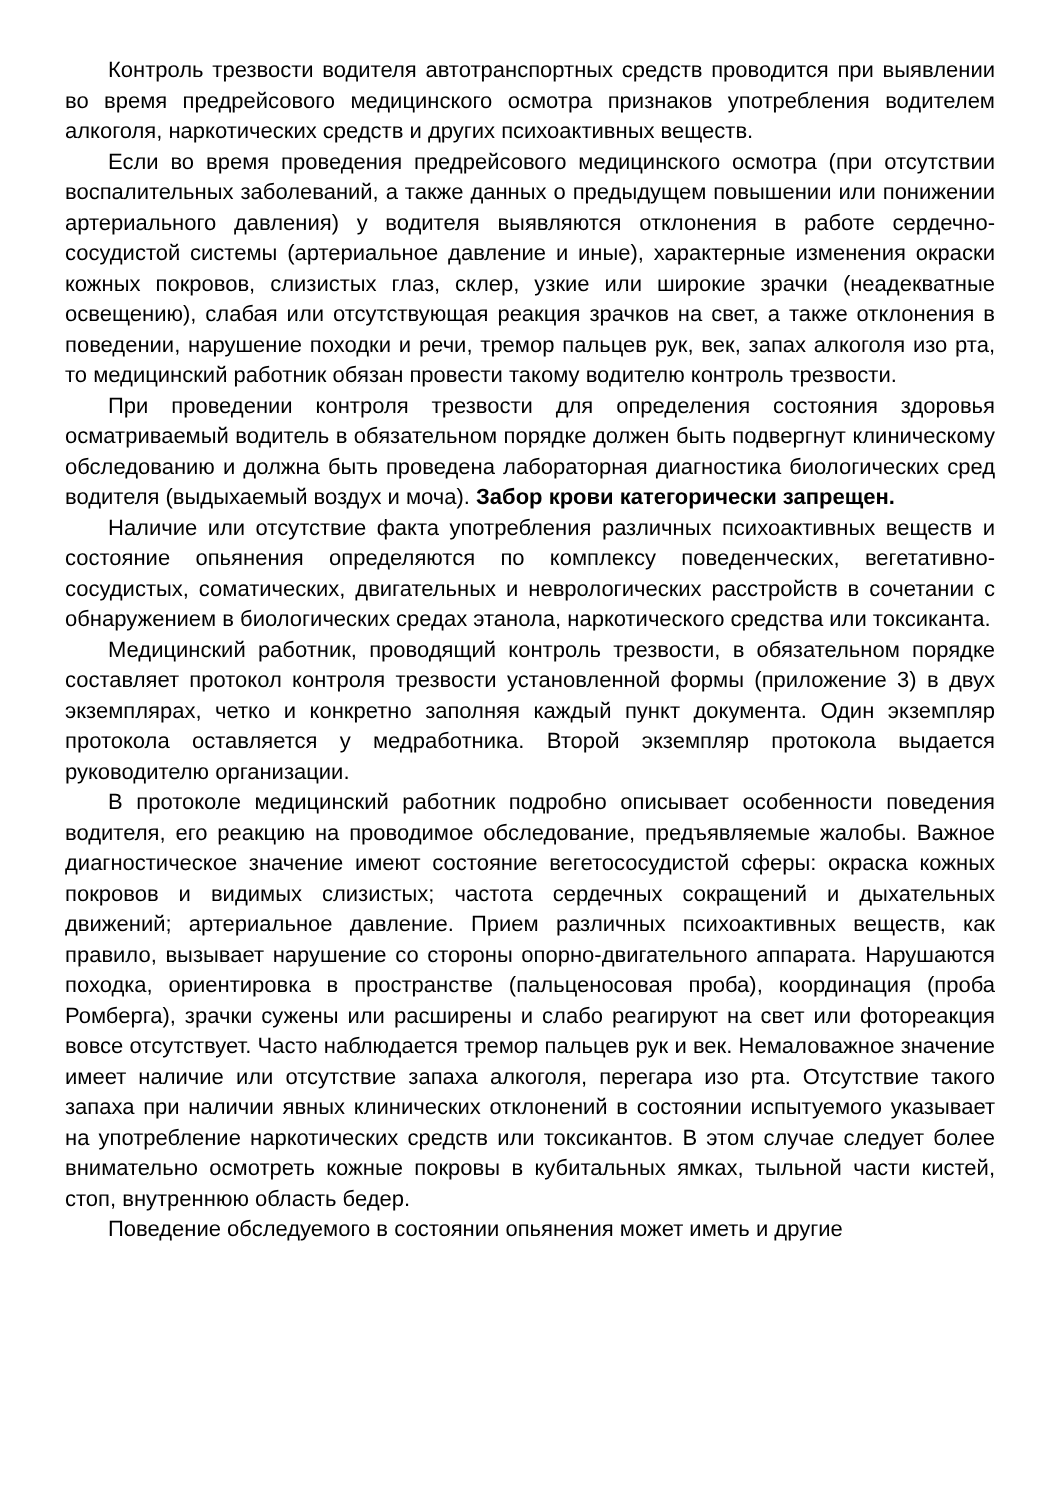Контроль трезвости водителя автотранспортных средств проводится при выявлении во время предрейсового медицинского осмотра признаков употребления водителем алкоголя, наркотических средств и других психоактивных веществ.
Если во время проведения предрейсового медицинского осмотра (при отсутствии воспалительных заболеваний, а также данных о предыдущем повышении или понижении артериального давления) у водителя выявляются отклонения в работе сердечно-сосудистой системы (артериальное давление и иные), характерные изменения окраски кожных покровов, слизистых глаз, склер, узкие или широкие зрачки (неадекватные освещению), слабая или отсутствующая реакция зрачков на свет, а также отклонения в поведении, нарушение походки и речи, тремор пальцев рук, век, запах алкоголя изо рта, то медицинский работник обязан провести такому водителю контроль трезвости.
При проведении контроля трезвости для определения состояния здоровья осматриваемый водитель в обязательном порядке должен быть подвергнут клиническому обследованию и должна быть проведена лабораторная диагностика биологических сред водителя (выдыхаемый воздух и моча). Забор крови категорически запрещен.
Наличие или отсутствие факта употребления различных психоактивных веществ и состояние опьянения определяются по комплексу поведенческих, вегетативно-сосудистых, соматических, двигательных и неврологических расстройств в сочетании с обнаружением в биологических средах этанола, наркотического средства или токсиканта.
Медицинский работник, проводящий контроль трезвости, в обязательном порядке составляет протокол контроля трезвости установленной формы (приложение 3) в двух экземплярах, четко и конкретно заполняя каждый пункт документа. Один экземпляр протокола оставляется у медработника. Второй экземпляр протокола выдается руководителю организации.
В протоколе медицинский работник подробно описывает особенности поведения водителя, его реакцию на проводимое обследование, предъявляемые жалобы. Важное диагностическое значение имеют состояние вегетососудистой сферы: окраска кожных покровов и видимых слизистых; частота сердечных сокращений и дыхательных движений; артериальное давление. Прием различных психоактивных веществ, как правило, вызывает нарушение со стороны опорно-двигательного аппарата. Нарушаются походка, ориентировка в пространстве (пальценосовая проба), координация (проба Ромберга), зрачки сужены или расширены и слабо реагируют на свет или фотореакция вовсе отсутствует. Часто наблюдается тремор пальцев рук и век. Немаловажное значение имеет наличие или отсутствие запаха алкоголя, перегара изо рта. Отсутствие такого запаха при наличии явных клинических отклонений в состоянии испытуемого указывает на употребление наркотических средств или токсикантов. В этом случае следует более внимательно осмотреть кожные покровы в кубитальных ямках, тыльной части кистей, стоп, внутреннюю область бедер.
Поведение обследуемого в состоянии опьянения может иметь и другие